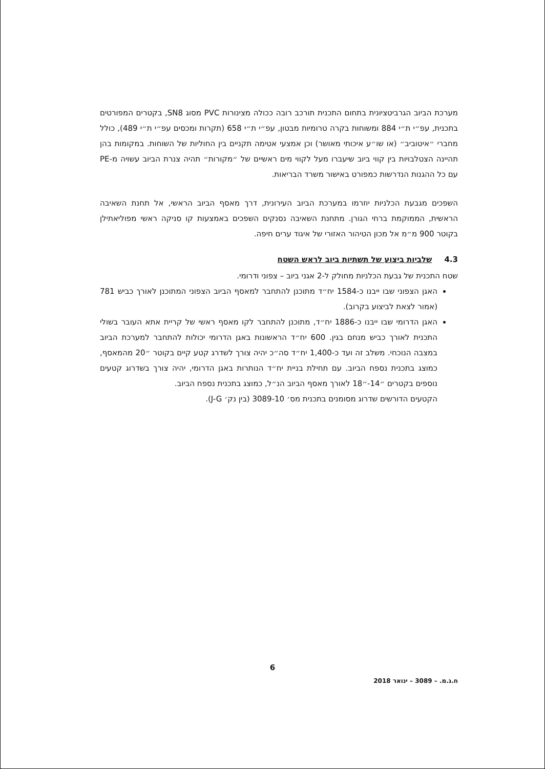מערכת הביוב הגרביטציונית בתחום התכנית תורכב רובה ככולה מצינורות PVC מסוג SN8, בקטרים המפורטים בתכנית, עפ״י ת״י 884 ומשוחות בקרה טרומיות מבטון, עפ״י ת״י 658 (תקרות ומכסים עפ״י ת״י 489), כולל מחברי ״איטוביב״ (או שו״ע איכותי מאושר) וכן אמצעי אטימה תקניים בין החוליות של השוחות. במקומות בהן תהיינה הצטלבויות בין קווי ביוב שיעברו מעל לקווי מים ראשיים של ״מקורות״ תהיה צנרת הביוב עשויה מ-PE עם כל ההגנות הנדרשות כמפורט באישור משרד הבריאות.
השפכים מגבעת הכלניות יוזרמו במערכת הביוב העירונית, דרך מאסף הביוב הראשי, אל תחנת השאיבה הראשית, הממוקמת ברחי הגורן. מתחנת השאיבה נסנקים השפכים באמצעות קו סניקה ראשי מפוליאתילן בקוטר 900 מ״מ אל מכון הטיהור האזורי של איגוד ערים חיפה.
4.3 שלביות ביצוע של תשתיות ביוב לראש השטח
שטח התכנית של גבעת הכלניות מחולק ל-2 אגני ביוב – צפוני ודרומי.
האגן הצפוני שבו ייבנו כ-1584 יח״ד מתוכנן להתחבר למאסף הביוב הצפוני המתוכנן לאורך כביש 781 (אמור לצאת לביצוע בקרוב).
האגן הדרומי שבו ייבנו כ-1886 יח״ד, מתוכנן להתחבר לקו מאסף ראשי של קריית אתא העובר בשולי התכנית לאורך כביש מנחם בגין. 600 יח״ד הראשונות באגן הדרומי יכולות להתחבר למערכת הביוב במצבה הנוכחי. משלב זה ועד כ-1,400 יח״ד סה״כ יהיה צורך לשדרג קטע קיים בקוטר ״20 מהמאסף, כמוצג בתכנית נספח הביוב. עם תחילת בניית יח״ד הנותרות באגן הדרומי, יהיה צורך בשדרוג קטעים נוספים בקטרים ״14-״18 לאורך מאסף הביוב הנ״ל, כמוצג בתכנית נספח הביוב.
הקטעים הדורשים שדרוג מסומנים בתכנית מס׳ 3089-10 (בין נק׳ J-G).
6
ח.ג.מ. – 3089 – ינואר 2018